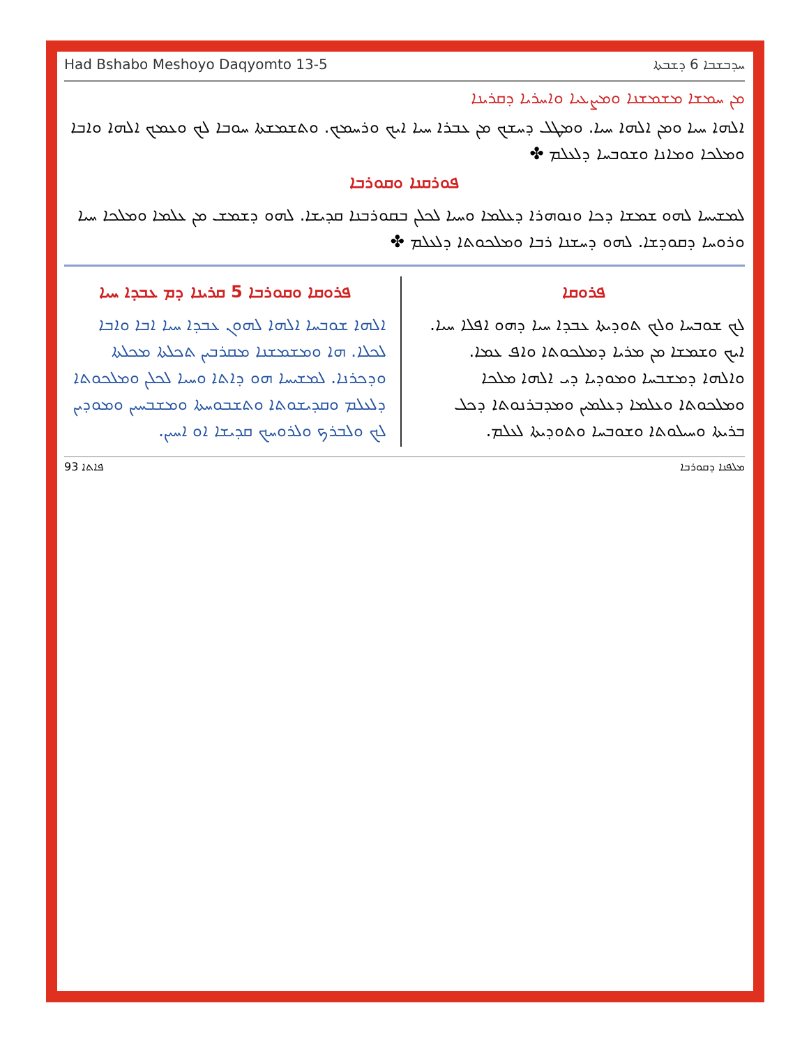Had Bshabo Meshoyo Daqyomto 13-5 ܚܕܒܫܒܐ 6 ܕܫܒܬܐ
ܡܢ ܚܡܫܐ ܡܫܡܫܢܐ ܘܡܨܥܝܐ ܘܐܚܪܝܐ ܕܩܪܝܢܐ
ܐܠܗܐ ܚܝܐ ܘܡܢ ܐܠܗܐ ܚܝܐ. ܘܡܛܠ ܕܚܫܟ ܡܢ ܥܒܪܐ ܚܝܐ ܐܝܟ ܘܪܚܡܟ. ܘܬܫܡܫܬܐ ܚܘܒܐ ܠܟ ܘܥܡܟ ܐܠܗܐ ܘܐܒܐ ܘܡܠܟܐ ܘܡܐܢܐ ܘܫܘܒܚܐ ܕܠܥܠܡ ✤
ܦܘܪܩܢܐ ܘܩܘܪܒܐ
ܠܡܫܝܚܐ ܠܗܘ ܫܡܫܐ ܕܟܐ ܘܢܘܗܪܐ ܕܥܠܡܐ ܘܚܝܐ ܠܟܠܢ ܒܩܘܪܒܢܐ ܩܕܝܫܐ. ܠܗܘ ܕܫܡܫ ܡܢ ܥܠܡܐ ܘܡܠܟܐ ܚܝܐ ܘܪܘܚܐ ܕܩܘܕܫܐ. ܠܗܘ ܕܚܫܢܐ ܪܒܐ ܘܡܠܟܘܬܐ ܕܠܥܠܡ ✤
ܦܪܘܩܐ
ܠܟ ܫܘܒܚܐ ܘܠܟ ܬܘܕܝܬܐ ܥܒܕܐ ܚܝܐ ܕܗܘ ܐܦܠܐ ܚܝܐ. ܐܝܟ ܘܫܡܫܐ ܡܢ ܡܪܝܐ ܕܡܠܟܘܬܐ ܘܐܦ ܥܡܐ. ܘܐܠܗܐ ܕܡܫܒܚܐ ܘܡܘܕܝܐ ܕܝ ܐܠܗܐ ܡܠܟܐ ܘܡܠܟܘܬܐ ܘܥܠܡܐ ܕܥܠܡܝܢ ܘܡܕܒܪܢܘܬܐ ܕܟܠ ܒܪܝܬܐ ܘܚܝܠܘܬܐ ܘܫܘܒܚܐ ܘܬܘܕܝܬܐ ܠܥܠܡ.
ܦܪܘܩܐ ܘܩܘܪܒܐ 5 ܩܪܝܢܐ ܕܡ ܥܒܕܐ ܚܝܐ
ܐܠܗܐ ܫܘܒܚܐ ܐܠܗܐ ܠܗܘܢ ܥܒܕܐ ܚܝܐ ܐܒܐ ܘܐܒܐ ܠܟܠܐ. ܗܐ ܘܡܫܡܫܢܐ ܡܩܪܒܝܢ ܬܟܠܬܐ ܡܟܠܬܐ ܘܕܟܪܢܐ. ܠܡܫܝܚܐ ܗܘ ܕܐܬܐ ܘܚܝܐ ܠܟܠܢ ܘܡܠܟܘܬܐ ܕܠܥܠܡ ܘܩܕܝܫܘܬܐ ܘܬܫܒܘܚܬܐ ܘܡܫܒܚܝܢ ܘܡܘܕܝܢ ܠܟ ܘܠܒܪܟ ܘܠܪܘܚܟ ܩܕܝܫܐ ܐܘ ܐܚܝܢ.
93 ܦܐܬܐ ܡܠܦܢܐ ܕܩܘܪܒܐ